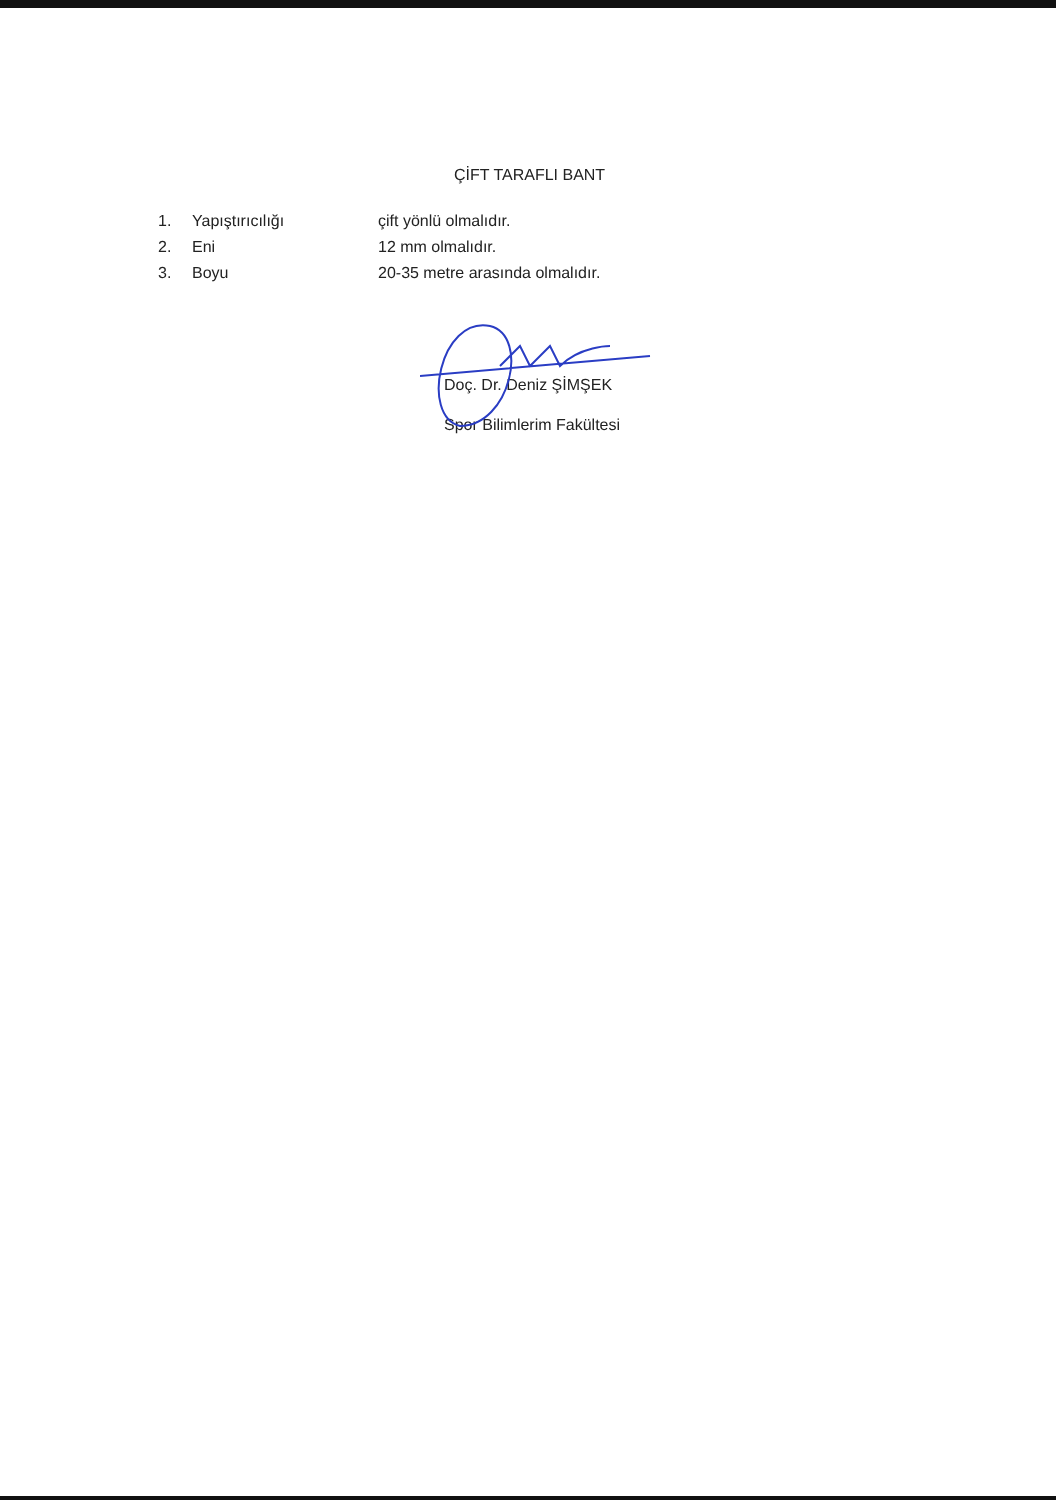ÇİFT TARAFLI BANT
1. Yapıştırıcılığı çift yönlü olmalıdır.
2. Eni 12 mm olmalıdır.
3. Boyu 20-35 metre arasında olmalıdır.
Doç. Dr. Deniz ŞİMŞEK
Spor Bilimlerim Fakültesi